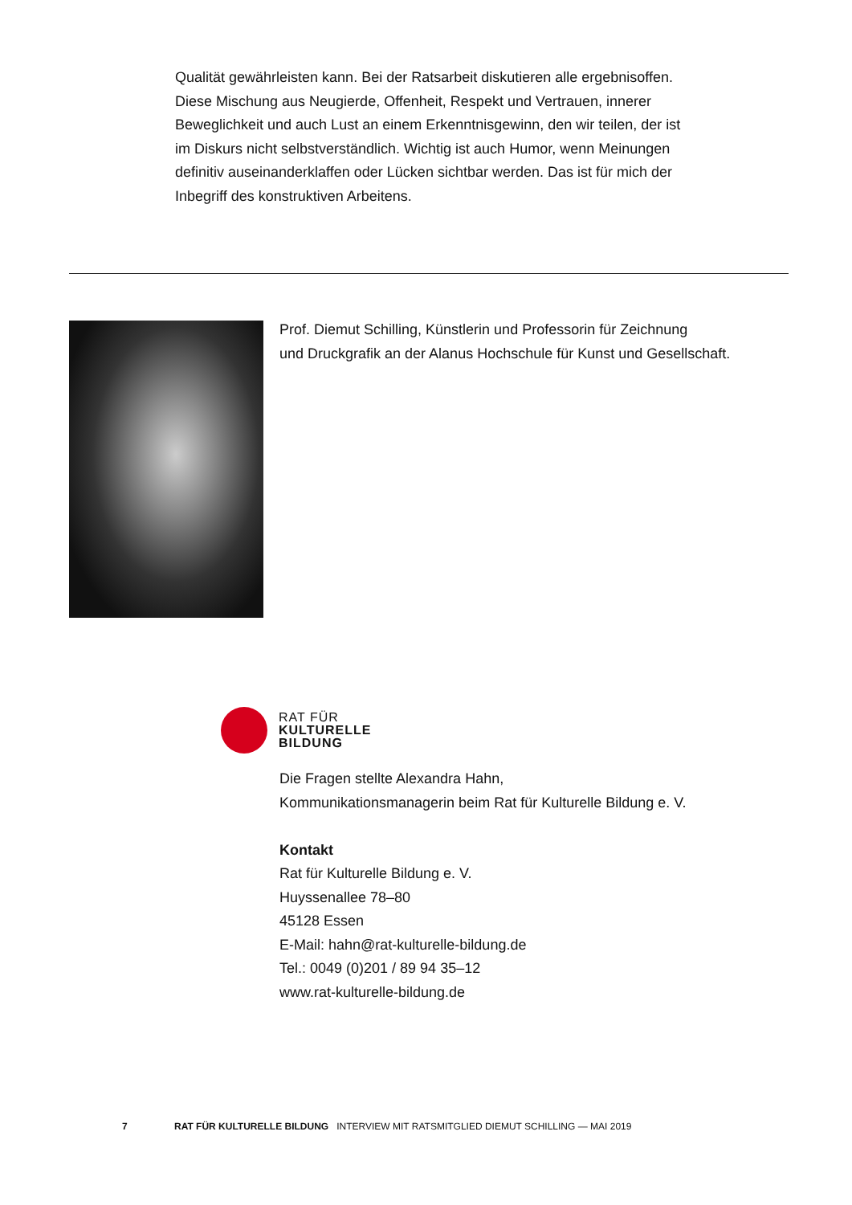Qualität gewährleisten kann. Bei der Ratsarbeit diskutieren alle ergebnisoffen. Diese Mischung aus Neugierde, Offenheit, Respekt und Vertrauen, innerer Beweglichkeit und auch Lust an einem Erkenntnisgewinn, den wir teilen, der ist im Diskurs nicht selbstverständlich. Wichtig ist auch Humor, wenn Meinungen definitiv auseinanderklaffen oder Lücken sichtbar werden. Das ist für mich der Inbegriff des konstruktiven Arbeitens.
Prof. Diemut Schilling, Künstlerin und Professorin für Zeichnung
und Druckgrafik an der Alanus Hochschule für Kunst und Gesellschaft.
RAT FÜR
KULTURELLE
BILDUNG
Die Fragen stellte Alexandra Hahn,
Kommunikationsmanagerin beim Rat für Kulturelle Bildung e. V.
Kontakt
Rat für Kulturelle Bildung e. V.
Huyssenallee 78–80
45128 Essen
E-Mail: hahn@rat-kulturelle-bildung.de
Tel.: 0049 (0)201 / 89 94 35–12
www.rat-kulturelle-bildung.de
7 RAT FÜR KULTURELLE BILDUNG INTERVIEW MIT RATSMITGLIED DIEMUT SCHILLING — MAI 2019